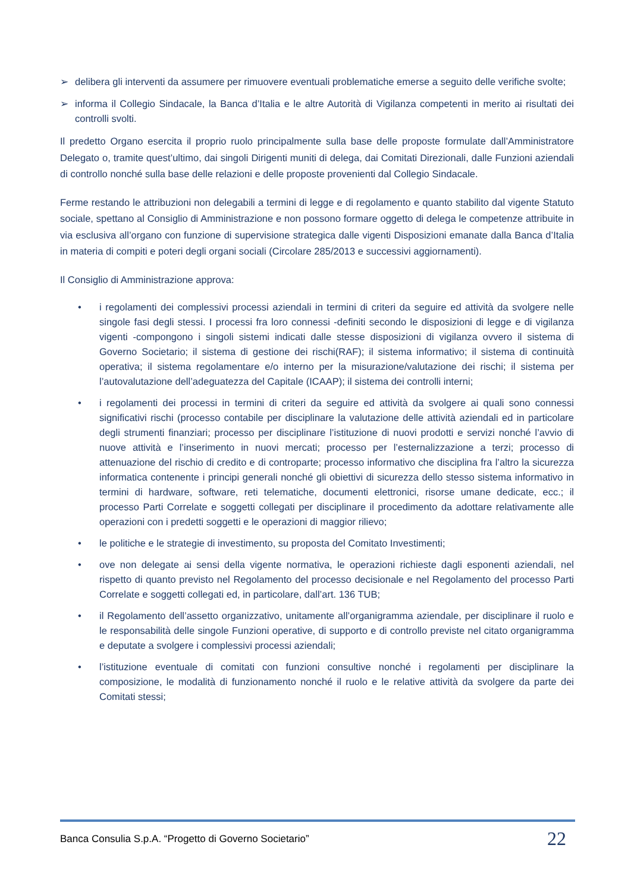➢ delibera gli interventi da assumere per rimuovere eventuali problematiche emerse a seguito delle verifiche svolte;
➢ informa il Collegio Sindacale, la Banca d’Italia e le altre Autorità di Vigilanza competenti in merito ai risultati dei controlli svolti.
Il predetto Organo esercita il proprio ruolo principalmente sulla base delle proposte formulate dall’Amministratore Delegato o, tramite quest’ultimo, dai singoli Dirigenti muniti di delega, dai Comitati Direzionali, dalle Funzioni aziendali di controllo nonché sulla base delle relazioni e delle proposte provenienti dal Collegio Sindacale.
Ferme restando le attribuzioni non delegabili a termini di legge e di regolamento e quanto stabilito dal vigente Statuto sociale, spettano al Consiglio di Amministrazione e non possono formare oggetto di delega le competenze attribuite in via esclusiva all’organo con funzione di supervisione strategica dalle vigenti Disposizioni emanate dalla Banca d’Italia in materia di compiti e poteri degli organi sociali (Circolare 285/2013 e successivi aggiornamenti).
Il Consiglio di Amministrazione approva:
• i regolamenti dei complessivi processi aziendali in termini di criteri da seguire ed attività da svolgere nelle singole fasi degli stessi. I processi fra loro connessi -definiti secondo le disposizioni di legge e di vigilanza vigenti -compongono i singoli sistemi indicati dalle stesse disposizioni di vigilanza ovvero il sistema di Governo Societario; il sistema di gestione dei rischi(RAF); il sistema informativo; il sistema di continuità operativa; il sistema regolamentare e/o interno per la misurazione/valutazione dei rischi; il sistema per l’autovalutazione dell’adeguatezza del Capitale (ICAAP); il sistema dei controlli interni;
• i regolamenti dei processi in termini di criteri da seguire ed attività da svolgere ai quali sono connessi significativi rischi (processo contabile per disciplinare la valutazione delle attività aziendali ed in particolare degli strumenti finanziari; processo per disciplinare l’istituzione di nuovi prodotti e servizi nonché l’avvio di nuove attività e l’inserimento in nuovi mercati; processo per l’esternalizzazione a terzi; processo di attenuazione del rischio di credito e di controparte; processo informativo che disciplina fra l’altro la sicurezza informatica contenente i principi generali nonché gli obiettivi di sicurezza dello stesso sistema informativo in termini di hardware, software, reti telematiche, documenti elettronici, risorse umane dedicate, ecc.; il processo Parti Correlate e soggetti collegati per disciplinare il procedimento da adottare relativamente alle operazioni con i predetti soggetti e le operazioni di maggior rilievo;
• le politiche e le strategie di investimento, su proposta del Comitato Investimenti;
• ove non delegate ai sensi della vigente normativa, le operazioni richieste dagli esponenti aziendali, nel rispetto di quanto previsto nel Regolamento del processo decisionale e nel Regolamento del processo Parti Correlate e soggetti collegati ed, in particolare, dall’art. 136 TUB;
• il Regolamento dell’assetto organizzativo, unitamente all’organigramma aziendale, per disciplinare il ruolo e le responsabilità delle singole Funzioni operative, di supporto e di controllo previste nel citato organigramma e deputate a svolgere i complessivi processi aziendali;
• l’istituzione eventuale di comitati con funzioni consultive nonché i regolamenti per disciplinare la composizione, le modalità di funzionamento nonché il ruolo e le relative attività da svolgere da parte dei Comitati stessi;
Banca Consulia S.p.A. “Progetto di Governo Societario” 22